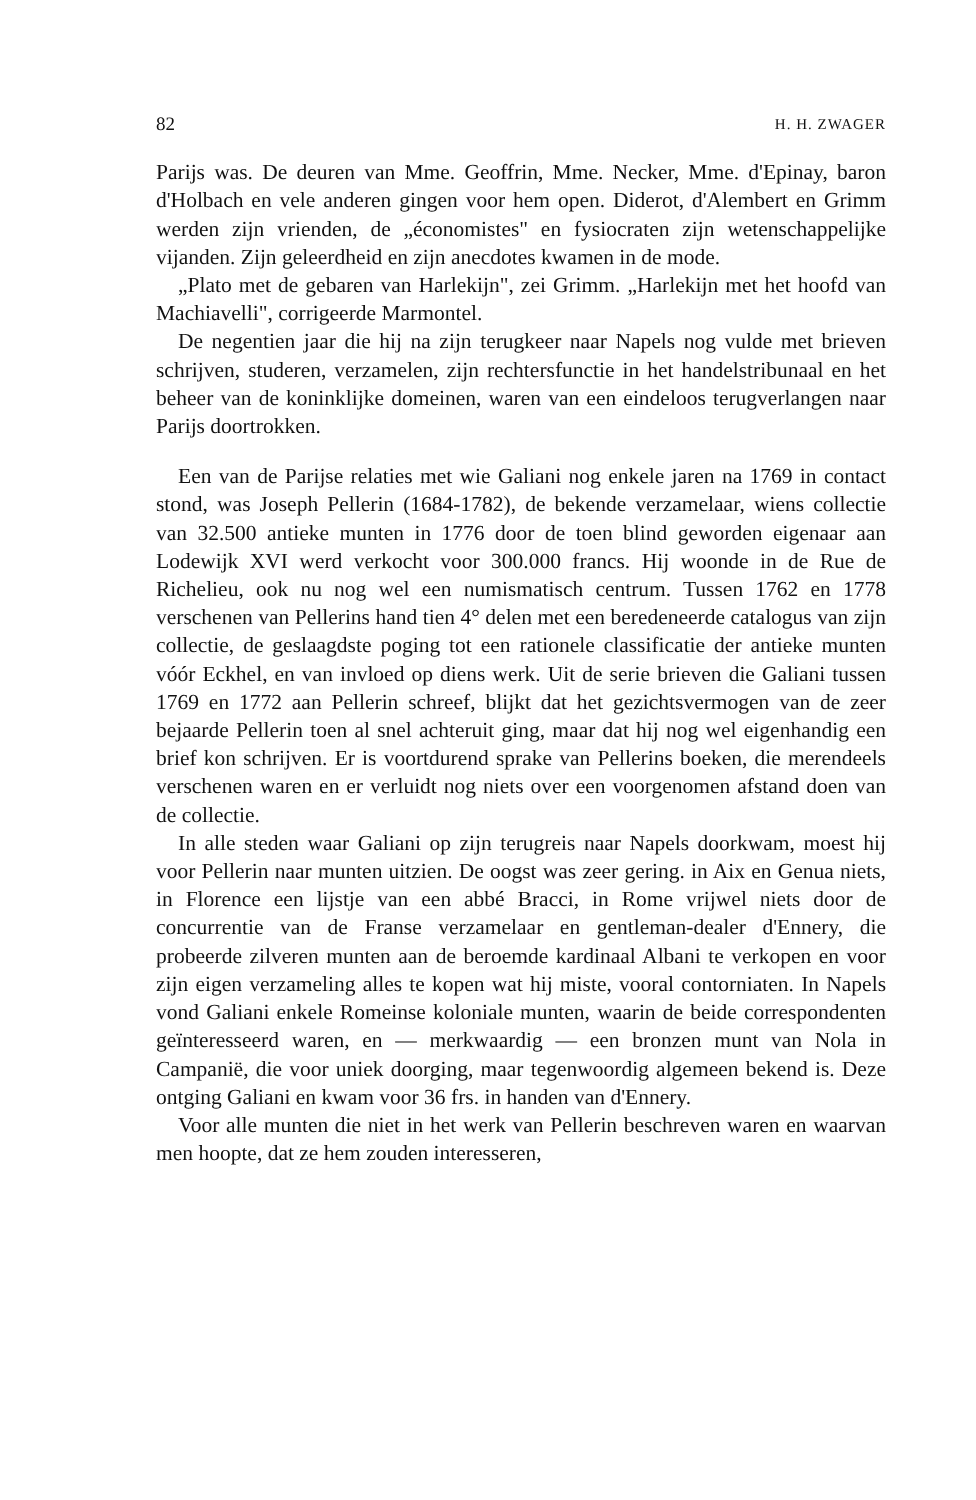82 H. H. ZWAGER
Parijs was. De deuren van Mme. Geoffrin, Mme. Necker, Mme. d'Epinay, baron d'Holbach en vele anderen gingen voor hem open. Diderot, d'Alembert en Grimm werden zijn vrienden, de „économistes" en fysiocraten zijn wetenschappelijke vijanden. Zijn geleerdheid en zijn anecdotes kwamen in de mode.
„Plato met de gebaren van Harlekijn", zei Grimm. „Harlekijn met het hoofd van Machiavelli", corrigeerde Marmontel.
De negentien jaar die hij na zijn terugkeer naar Napels nog vulde met brieven schrijven, studeren, verzamelen, zijn rechtersfunctie in het handelstribunaal en het beheer van de koninklijke domeinen, waren van een eindeloos terugverlangen naar Parijs doortrokken.
Een van de Parijse relaties met wie Galiani nog enkele jaren na 1769 in contact stond, was Joseph Pellerin (1684-1782), de bekende verzamelaar, wiens collectie van 32.500 antieke munten in 1776 door de toen blind geworden eigenaar aan Lodewijk XVI werd verkocht voor 300.000 francs. Hij woonde in de Rue de Richelieu, ook nu nog wel een numismatisch centrum. Tussen 1762 en 1778 verschenen van Pellerins hand tien 4° delen met een beredeneerde catalogus van zijn collectie, de geslaagdste poging tot een rationele classificatie der antieke munten vóór Eckhel, en van invloed op diens werk. Uit de serie brieven die Galiani tussen 1769 en 1772 aan Pellerin schreef, blijkt dat het gezichtsvermogen van de zeer bejaarde Pellerin toen al snel achteruit ging, maar dat hij nog wel eigenhandig een brief kon schrijven. Er is voortdurend sprake van Pellerins boeken, die merendeels verschenen waren en er verluidt nog niets over een voorgenomen afstand doen van de collectie.
In alle steden waar Galiani op zijn terugreis naar Napels doorkwam, moest hij voor Pellerin naar munten uitzien. De oogst was zeer gering. in Aix en Genua niets, in Florence een lijstje van een abbé Bracci, in Rome vrijwel niets door de concurrentie van de Franse verzamelaar en gentleman-dealer d'Ennery, die probeerde zilveren munten aan de beroemde kardinaal Albani te verkopen en voor zijn eigen verzameling alles te kopen wat hij miste, vooral contorniaten. In Napels vond Galiani enkele Romeinse koloniale munten, waarin de beide correspondenten geïnteresseerd waren, en — merkwaardig — een bronzen munt van Nola in Campanië, die voor uniek doorging, maar tegenwoordig algemeen bekend is. Deze ontging Galiani en kwam voor 36 frs. in handen van d'Ennery.
Voor alle munten die niet in het werk van Pellerin beschreven waren en waarvan men hoopte, dat ze hem zouden interesseren,